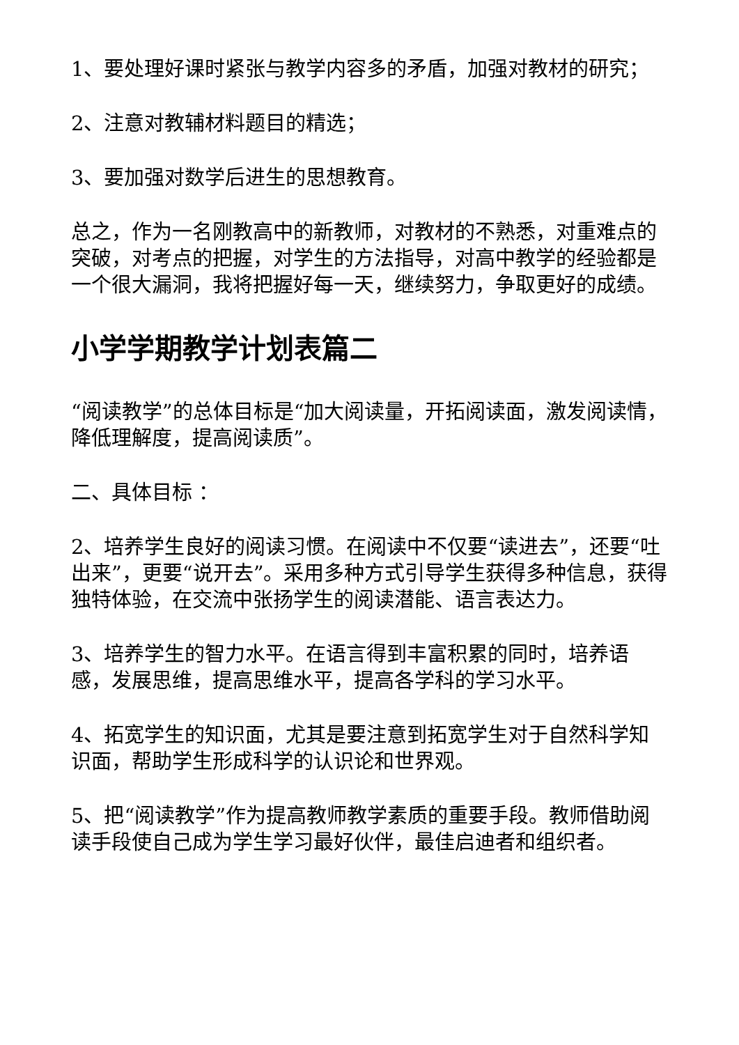1、要处理好课时紧张与教学内容多的矛盾，加强对教材的研究；
2、注意对教辅材料题目的精选；
3、要加强对数学后进生的思想教育。
总之，作为一名刚教高中的新教师，对教材的不熟悉，对重难点的突破，对考点的把握，对学生的方法指导，对高中教学的经验都是一个很大漏洞，我将把握好每一天，继续努力，争取更好的成绩。
小学学期教学计划表篇二
“阅读教学”的总体目标是“加大阅读量，开拓阅读面，激发阅读情，降低理解度，提高阅读质”。
二、具体目标 ：
2、培养学生良好的阅读习惯。在阅读中不仅要“读进去”，还要“吐出来”，更要“说开去”。采用多种方式引导学生获得多种信息，获得独特体验，在交流中张扬学生的阅读潜能、语言表达力。
3、培养学生的智力水平。在语言得到丰富积累的同时，培养语感，发展思维，提高思维水平，提高各学科的学习水平。
4、拓宽学生的知识面，尤其是要注意到拓宽学生对于自然科学知识面，帮助学生形成科学的认识论和世界观。
5、把“阅读教学”作为提高教师教学素质的重要手段。教师借助阅读手段使自己成为学生学习最好伙伴，最佳启迪者和组织者。